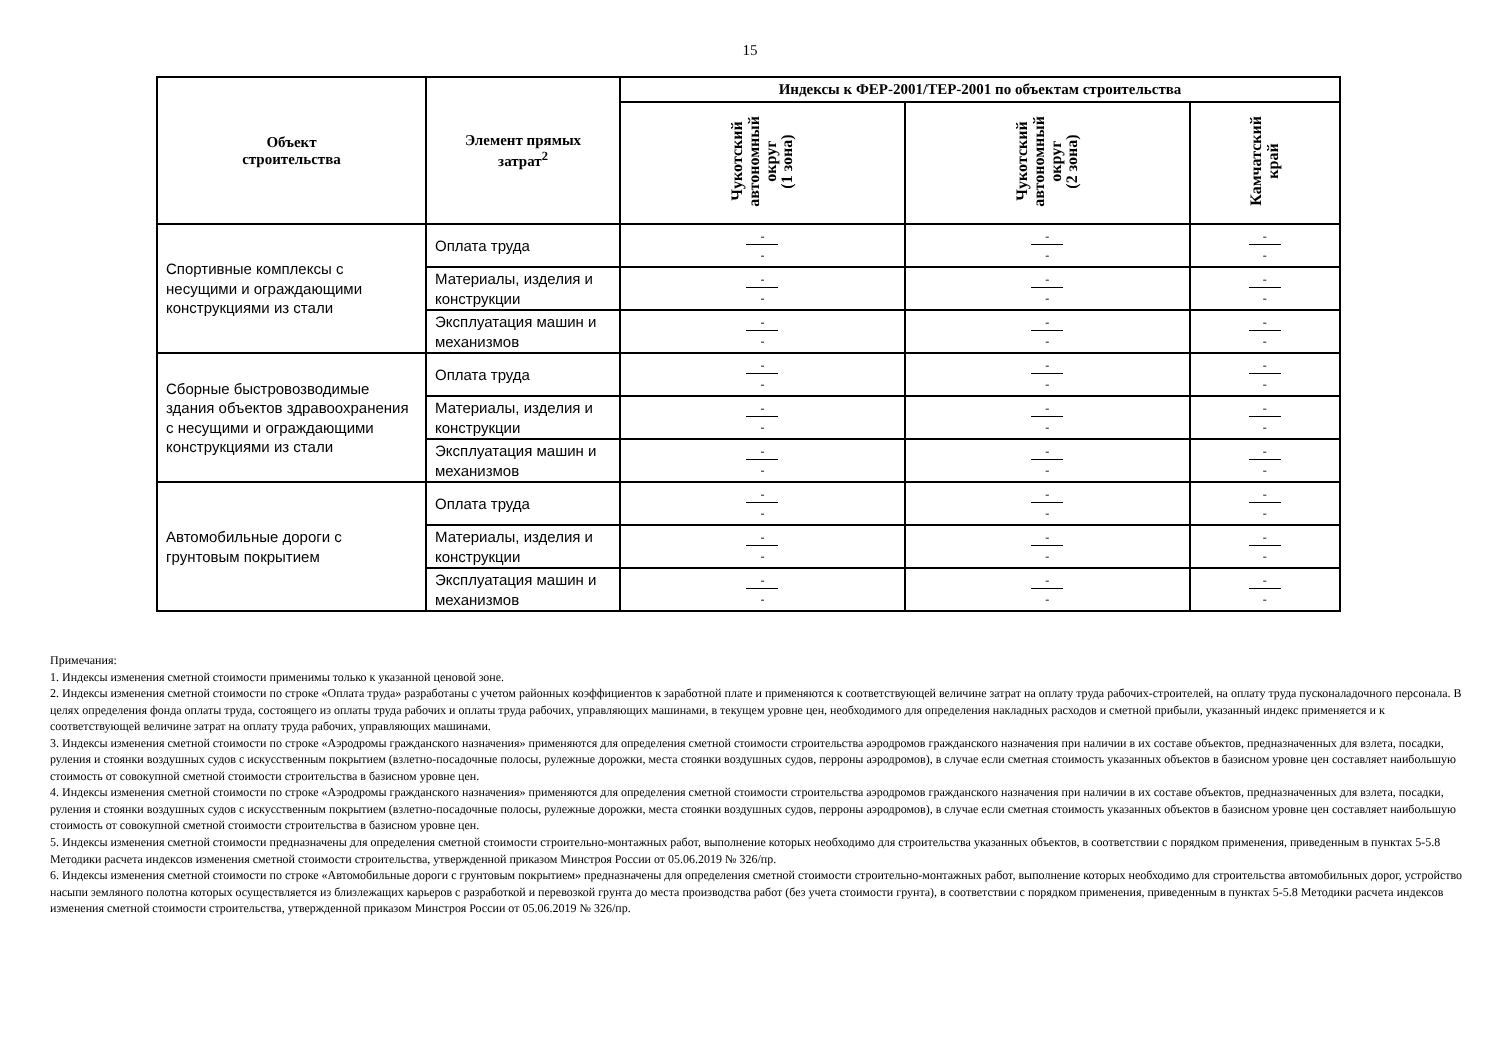15
| Объект строительства | Элемент прямых затрат<sup>2</sup> | Индексы к ФЕР-2001/ТЕР-2001 по объектам строительства | | |
| --- | --- | --- | --- | --- |
| | | Чукотский автономный округ (1 зона) | Чукотский автономный округ (2 зона) | Камчатский край |
| Спортивные комплексы с несущими и ограждающими конструкциями из стали | Оплата труда | - - | - - | - - |
| | Материалы, изделия и конструкции | - - | - - | - - |
| | Эксплуатация машин и механизмов | - - | - - | - - |
| Сборные быстровозводимые здания объектов здравоохранения с несущими и ограждающими конструкциями из стали | Оплата труда | - - | - - | - - |
| | Материалы, изделия и конструкции | - - | - - | - - |
| | Эксплуатация машин и механизмов | - - | - - | - - |
| Автомобильные дороги с грунтовым покрытием | Оплата труда | - - | - - | - - |
| | Материалы, изделия и конструкции | - - | - - | - - |
| | Эксплуатация машин и механизмов | - - | - - | - - |
Примечания:
1. Индексы изменения сметной стоимости применимы только к указанной ценовой зоне.
2. Индексы изменения сметной стоимости по строке «Оплата труда» разработаны с учетом районных коэффициентов к заработной плате и применяются к соответствующей величине затрат на оплату труда рабочих-строителей, на оплату труда пусконаладочного персонала. В целях определения фонда оплаты труда, состоящего из оплаты труда рабочих и оплаты труда рабочих, управляющих машинами, в текущем уровне цен, необходимого для определения накладных расходов и сметной прибыли, указанный индекс применяется и к соответствующей величине затрат на оплату труда рабочих, управляющих машинами.
3. Индексы изменения сметной стоимости по строке «Аэродромы гражданского назначения» применяются для определения сметной стоимости строительства аэродромов гражданского назначения при наличии в их составе объектов, предназначенных для взлета, посадки, руления и стоянки воздушных судов с искусственным покрытием (взлетно-посадочные полосы, рулежные дорожки, места стоянки воздушных судов, перроны аэродромов), в случае если сметная стоимость указанных объектов в базисном уровне цен составляет наибольшую стоимость от совокупной сметной стоимости строительства в базисном уровне цен.
4. Индексы изменения сметной стоимости по строке «Аэродромы гражданского назначения» применяются для определения сметной стоимости строительства аэродромов гражданского назначения при наличии в их составе объектов, предназначенных для взлета, посадки, руления и стоянки воздушных судов с искусственным покрытием (взлетно-посадочные полосы, рулежные дорожки, места стоянки воздушных судов, перроны аэродромов), в случае если сметная стоимость указанных объектов в базисном уровне цен составляет наибольшую стоимость от совокупной сметной стоимости строительства в базисном уровне цен.
5. Индексы изменения сметной стоимости предназначены для определения сметной стоимости строительно-монтажных работ, выполнение которых необходимо для строительства указанных объектов, в соответствии с порядком применения, приведенным в пунктах 5-5.8 Методики расчета индексов изменения сметной стоимости строительства, утвержденной приказом Минстроя России от 05.06.2019 № 326/пр.
6. Индексы изменения сметной стоимости по строке «Автомобильные дороги с грунтовым покрытием» предназначены для определения сметной стоимости строительно-монтажных работ, выполнение которых необходимо для строительства автомобильных дорог, устройство насыпи земляного полотна которых осуществляется из близлежащих карьеров с разработкой и перевозкой грунта до места производства работ (без учета стоимости грунта), в соответствии с порядком применения, приведенным в пунктах 5-5.8 Методики расчета индексов изменения сметной стоимости строительства, утвержденной приказом Минстроя России от 05.06.2019 № 326/пр.